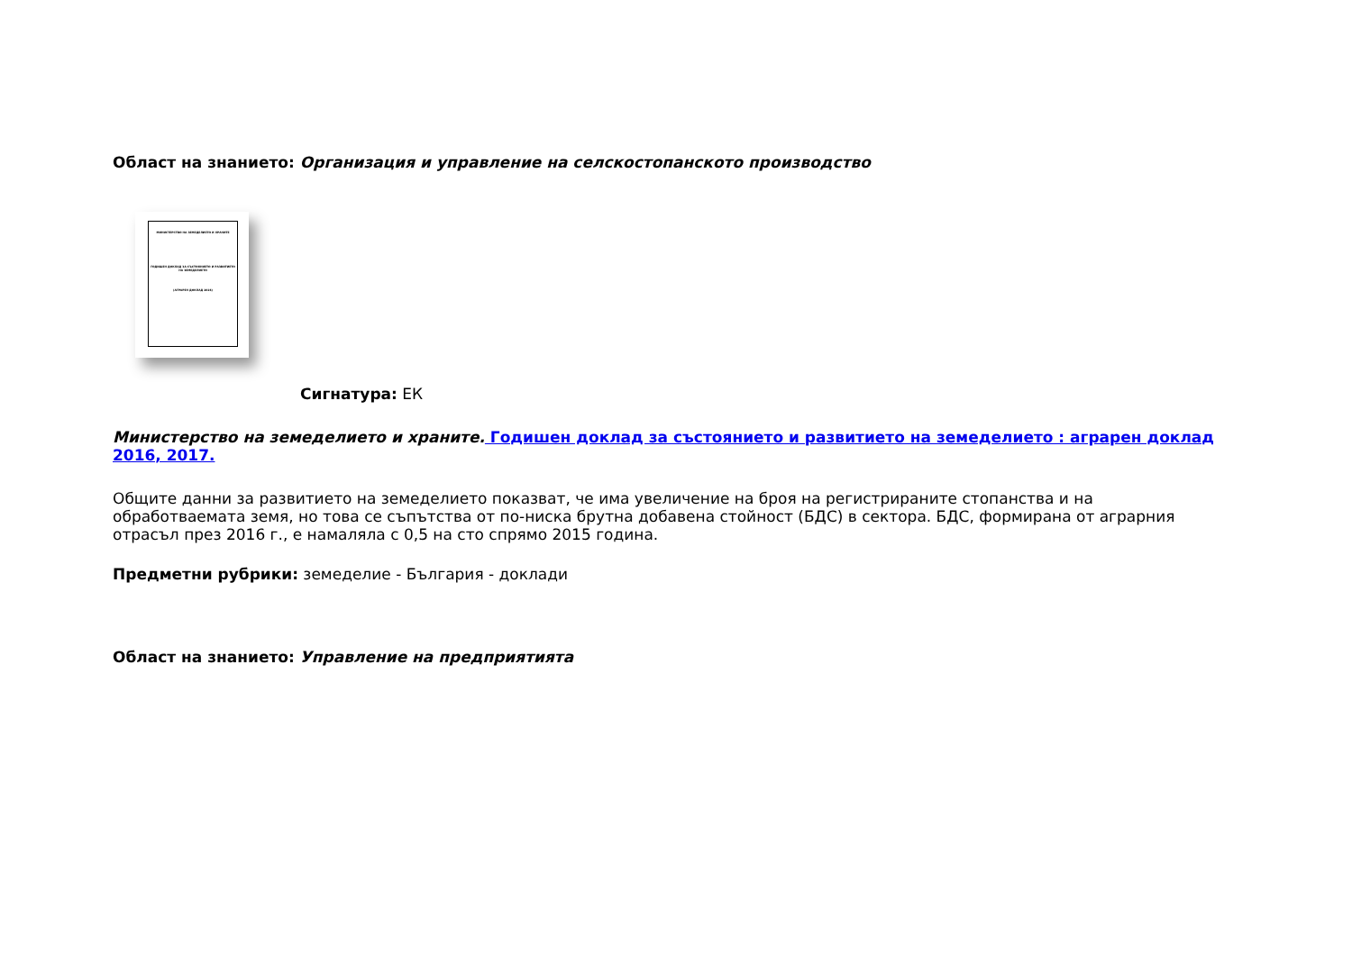Област на знанието: Организация и управление на селскостопанското производство
МИНИСТЕРСТВО НА ЗЕМЕДЕЛИЕТО И ХРАНИТЕ
ГОДИШЕН ДОКЛАД ЗА СЪСТОЯНИЕТО И РАЗВИТИЕТО НА ЗЕМЕДЕЛИЕТО
(АГРАРЕН ДОКЛАД 2016)
Сигнатура: ЕК
Министерство на земеделието и храните. Годишен доклад за състоянието и развитието на земеделието : аграрен доклад 2016, 2017.
Общите данни за развитието на земеделието показват, че има увеличение на броя на регистрираните стопанства и на обработваемата земя, но това се съпътства от по-ниска брутна добавена стойност (БДС) в сектора. БДС, формирана от аграрния отрасъл през 2016 г., е намаляла с 0,5 на сто спрямо 2015 година.
Предметни рубрики: земеделие - България - доклади
Област на знанието: Управление на предприятията